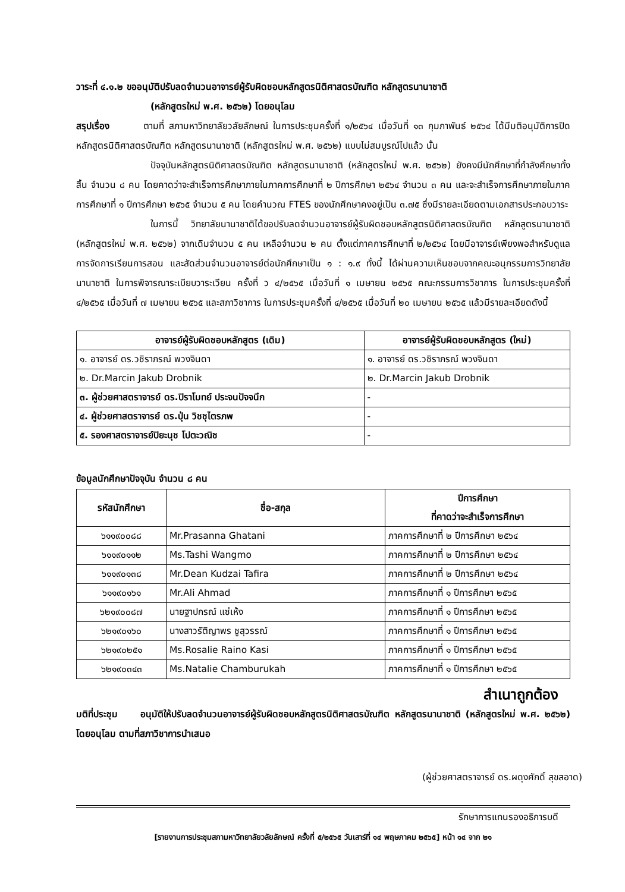วาระที่ ๔.๑.๒ ขออนุมัติปรับลดจำนวนอาจารย์ผู้รับผิดชอบหลักสูตรนิติศาสตรบัณฑิต หลักสูตรนานาชาติ
(หลักสูตรใหม่ พ.ศ. ๒๕๖๒) โดยอนุโลม
สรุปเรื่อง ตามที่ สภามหาวิทยาลัยวลัยลักษณ์ ในการประชุมครั้งที่ ๑/๒๕๖๔ เมื่อวันที่ ๑๓ กุมภาพันธ์ ๒๕๖๔ ได้มีมติอนุมัติการปิดหลักสูตรนิติศาสตรบัณฑิต หลักสูตรนานาชาติ (หลักสูตรใหม่ พ.ศ. ๒๕๖๒) แบบไม่สมบูรณ์ไปแล้ว นั้น
ปัจจุบันหลักสูตรนิติศาสตรบัณฑิต หลักสูตรนานาชาติ (หลักสูตรใหม่ พ.ศ. ๒๕๖๒) ยังคงมีนักศึกษาที่กำลังศึกษาทั้งสิ้น จำนวน ๘ คน โดยคาดว่าจะสำเร็จการศึกษาภายในภาคการศึกษาที่ ๒ ปีการศึกษา ๒๕๖๔ จำนวน ๓ คน และจะสำเร็จการศึกษาภายในภาคการศึกษาที่ ๑ ปีการศึกษา ๒๕๖๕ จำนวน ๕ คน โดยคำนวณ FTES ของนักศึกษาคงอยู่เป็น ๓.๗๕ ซึ่งมีรายละเอียดตามเอกสารประกอบวาระ
ในการนี้ วิทยาลัยนานาชาติได้ขอปรับลดจำนวนอาจารย์ผู้รับผิดชอบหลักสูตรนิติศาสตรบัณฑิต หลักสูตรนานาชาติ (หลักสูตรใหม่ พ.ศ. ๒๕๖๒) จากเดิมจำนวน ๕ คน เหลือจำนวน ๒ คน ตั้งแต่ภาคการศึกษาที่ ๒/๒๕๖๔ โดยมีอาจารย์เพียงพอสำหรับดูแลการจัดการเรียนการสอน และสัดส่วนจำนวนอาจารย์ต่อนักศึกษาเป็น ๑ : ๑.๙ ทั้งนี้ ได้ผ่านความเห็นชอบจากคณะอนุกรรมการวิทยาลัยนานาชาติ ในการพิจารณาระเบียบวาระเวียน ครั้งที่ ว ๔/๒๕๖๕ เมื่อวันที่ ๑ เมษายน ๒๕๖๕ คณะกรรมการวิชาการ ในการประชุมครั้งที่ ๔/๒๕๖๕ เมื่อวันที่ ๗ เมษายน ๒๕๖๕ และสภาวิชาการ ในการประชุมครั้งที่ ๔/๒๕๖๕ เมื่อวันที่ ๒๐ เมษายน ๒๕๖๕ แล้วมีรายละเอียดดังนี้
| อาจารย์ผู้รับผิดชอบหลักสูตร (เดิม) | อาจารย์ผู้รับผิดชอบหลักสูตร (ใหม่) |
| --- | --- |
| ๑. อาจารย์ ดร.วชิราภรณ์ พวงจินดา | ๑. อาจารย์ ดร.วชิราภรณ์ พวงจินดา |
| ๒. Dr.Marcin Jakub Drobnik | ๒. Dr.Marcin Jakub Drobnik |
| ๓. ผู้ช่วยศาสตราจารย์ ดร.ปิราโมทย์ ประจนปัจจนึก | - |
| ๔. ผู้ช่วยศาสตราจารย์ ดร.ปุ่น วิชชุไตรภพ | - |
| ๕. รองศาสตราจารย์ปิยะนุช โปตะวณิช | - |
ข้อมูลนักศึกษาปัจจุบัน จำนวน ๘ คน
| รหัสนักศึกษา | ชื่อ-สกุล | ปีการศึกษา ที่คาดว่าจะสำเร็จการศึกษา |
| --- | --- | --- |
| ๖๑๑๙๐๐๘๘ | Mr.Prasanna Ghatani | ภาคการศึกษาที่ ๒ ปีการศึกษา ๒๕๖๔ |
| ๖๑๑๙๐๑๑๒ | Ms.Tashi Wangmo | ภาคการศึกษาที่ ๒ ปีการศึกษา ๒๕๖๔ |
| ๖๑๑๙๐๑๓๘ | Mr.Dean Kudzai Tafira | ภาคการศึกษาที่ ๒ ปีการศึกษา ๒๕๖๔ |
| ๖๑๑๙๐๑๖๑ | Mr.Ali Ahmad | ภาคการศึกษาที่ ๑ ปีการศึกษา ๒๕๖๕ |
| ๖๒๑๙๐๐๘๗ | นายฐาปกรณ์ แซ่เห้ง | ภาคการศึกษาที่ ๑ ปีการศึกษา ๒๕๖๕ |
| ๖๒๑๙๐๑๖๐ | นางสาวรัติญาพร ชูสุวรรณ์ | ภาคการศึกษาที่ ๑ ปีการศึกษา ๒๕๖๕ |
| ๖๒๑๙๐๒๕๑ | Ms.Rosalie Raino Kasi | ภาคการศึกษาที่ ๑ ปีการศึกษา ๒๕๖๕ |
| ๖๒๑๙๐๓๔๓ | Ms.Natalie Chamburukah | ภาคการศึกษาที่ ๑ ปีการศึกษา ๒๕๖๕ |
สำเนาถูกต้อง
มติที่ประชุม อนุมัติให้ปรับลดจำนวนอาจารย์ผู้รับผิดชอบหลักสูตรนิติศาสตรบัณฑิต หลักสูตรนานาชาติ (หลักสูตรใหม่ พ.ศ. ๒๕๖๒) โดยอนุโลม ตามที่สภาวิชาการนำเสนอ
(ผู้ช่วยศาสตราจารย์ ดร.ผดุงศักดิ์ สุขสอาด)
รักษาการแทนรองอธิการบดี
[รายงานการประชุมสภามหาวิทยาลัยวลัยลักษณ์ ครั้งที่ ๕/๒๕๖๕ วันเสาร์ที่ ๑๔ พฤษภาคม ๒๕๖๕] หน้า ๑๔ จาก ๒๑